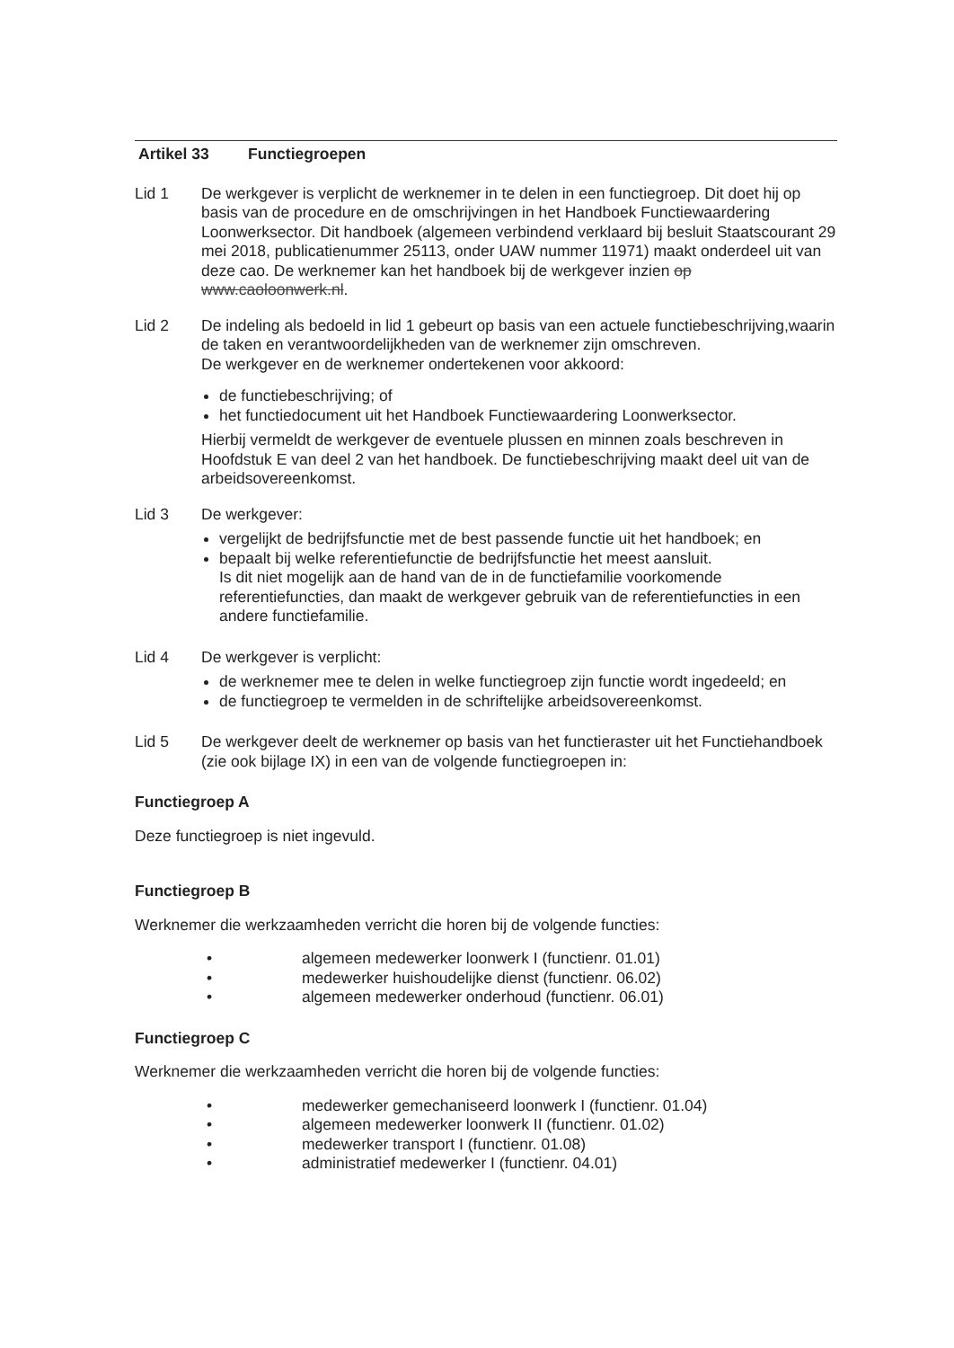Artikel 33 Functiegroepen
Lid 1 De werkgever is verplicht de werknemer in te delen in een functiegroep. Dit doet hij op basis van de procedure en de omschrijvingen in het Handboek Functiewaardering Loonwerksector. Dit handboek (algemeen verbindend verklaard bij besluit Staatscourant 29 mei 2018, publicatienummer 25113, onder UAW nummer 11971) maakt onderdeel uit van deze cao. De werknemer kan het handboek bij de werkgever inzien op www.caoloonwerk.nl.
Lid 2 De indeling als bedoeld in lid 1 gebeurt op basis van een actuele functiebeschrijving,waarin de taken en verantwoordelijkheden van de werknemer zijn omschreven.
De werkgever en de werknemer ondertekenen voor akkoord:
de functiebeschrijving; of
het functiedocument uit het Handboek Functiewaardering Loonwerksector.
Hierbij vermeldt de werkgever de eventuele plussen en minnen zoals beschreven in Hoofdstuk E van deel 2 van het handboek. De functiebeschrijving maakt deel uit van de arbeidsovereenkomst.
Lid 3 De werkgever:
vergelijkt de bedrijfsfunctie met de best passende functie uit het handboek; en
bepaalt bij welke referentiefunctie de bedrijfsfunctie het meest aansluit.
Is dit niet mogelijk aan de hand van de in de functiefamilie voorkomende referentiefuncties, dan maakt de werkgever gebruik van de referentiefuncties in een andere functiefamilie.
Lid 4 De werkgever is verplicht:
de werknemer mee te delen in welke functiegroep zijn functie wordt ingedeeld; en
de functiegroep te vermelden in de schriftelijke arbeidsovereenkomst.
Lid 5 De werkgever deelt de werknemer op basis van het functieraster uit het Functiehandboek (zie ook bijlage IX) in een van de volgende functiegroepen in:
Functiegroep A
Deze functiegroep is niet ingevuld.
Functiegroep B
Werknemer die werkzaamheden verricht die horen bij de volgende functies:
• algemeen medewerker loonwerk I (functienr. 01.01)
• medewerker huishoudelijke dienst (functienr. 06.02)
• algemeen medewerker onderhoud (functienr. 06.01)
Functiegroep C
Werknemer die werkzaamheden verricht die horen bij de volgende functies:
• medewerker gemechaniseerd loonwerk I (functienr. 01.04)
• algemeen medewerker loonwerk II (functienr. 01.02)
• medewerker transport I (functienr. 01.08)
• administratief medewerker I (functienr. 04.01)